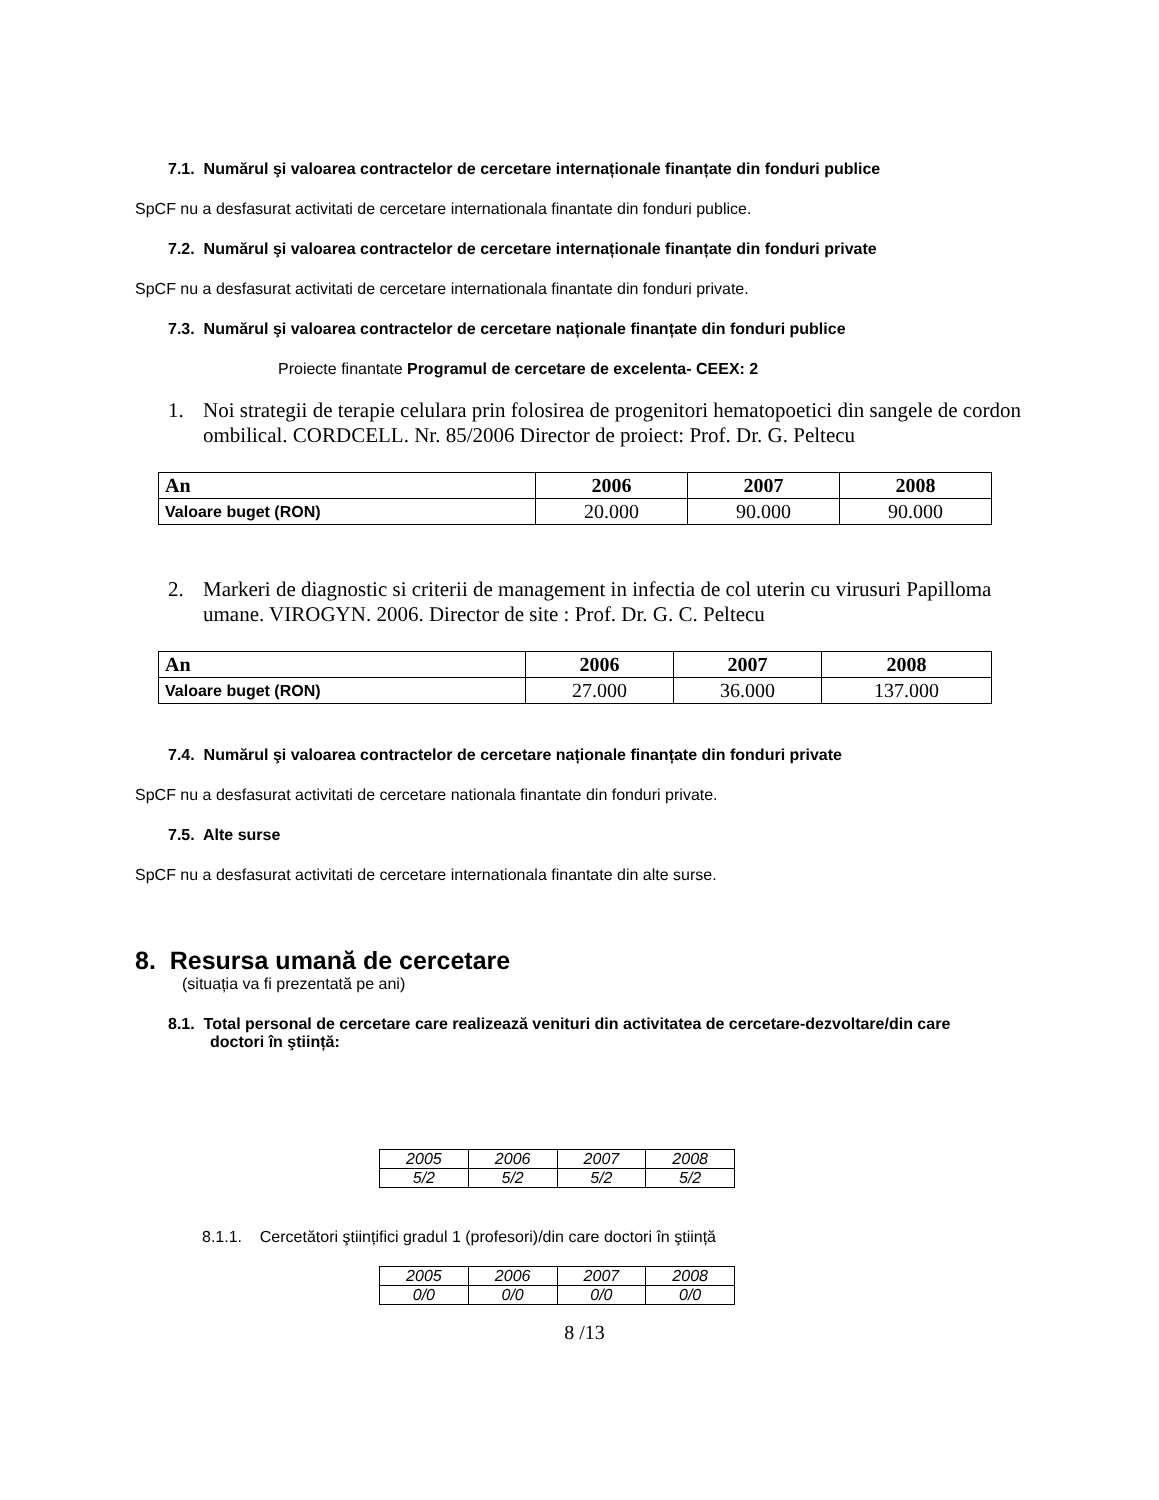7.1. Numărul şi valoarea contractelor de cercetare internaționale finanțate din fonduri publice
SpCF nu a desfasurat activitati de cercetare internationala finantate din fonduri publice.
7.2. Numărul şi valoarea contractelor de cercetare internaționale finanțate din fonduri private
SpCF nu a desfasurat activitati de cercetare internationala finantate din fonduri private.
7.3. Numărul şi valoarea contractelor de cercetare naționale finanțate din fonduri publice
Proiecte finantate Programul de cercetare de excelenta- CEEX: 2
1. Noi strategii de terapie celulara prin folosirea de progenitori hematopoetici din sangele de cordon ombilical. CORDCELL. Nr. 85/2006 Director de proiect: Prof. Dr. G. Peltecu
| An | 2006 | 2007 | 2008 |
| --- | --- | --- | --- |
| Valoare buget (RON) | 20.000 | 90.000 | 90.000 |
2. Markeri de diagnostic si criterii de management in infectia de col uterin cu virusuri Papilloma umane. VIROGYN. 2006. Director de site : Prof. Dr. G. C. Peltecu
| An | 2006 | 2007 | 2008 |
| --- | --- | --- | --- |
| Valoare buget (RON) | 27.000 | 36.000 | 137.000 |
7.4. Numărul şi valoarea contractelor de cercetare naționale finanțate din fonduri private
SpCF nu a desfasurat activitati de cercetare nationala finantate din fonduri private.
7.5. Alte surse
SpCF nu a desfasurat activitati de cercetare internationala finantate din alte surse.
8. Resursa umană de cercetare
(situația va fi prezentată pe ani)
8.1. Total personal de cercetare care realizează venituri din activitatea de cercetare-dezvoltare/din care doctori în ştiință:
| 2005 | 2006 | 2007 | 2008 |
| 5/2 | 5/2 | 5/2 | 5/2 |
8.1.1. Cercetători ştiințifici gradul 1 (profesori)/din care doctori în ştiință
| 2005 | 2006 | 2007 | 2008 |
| 0/0 | 0/0 | 0/0 | 0/0 |
8 /13